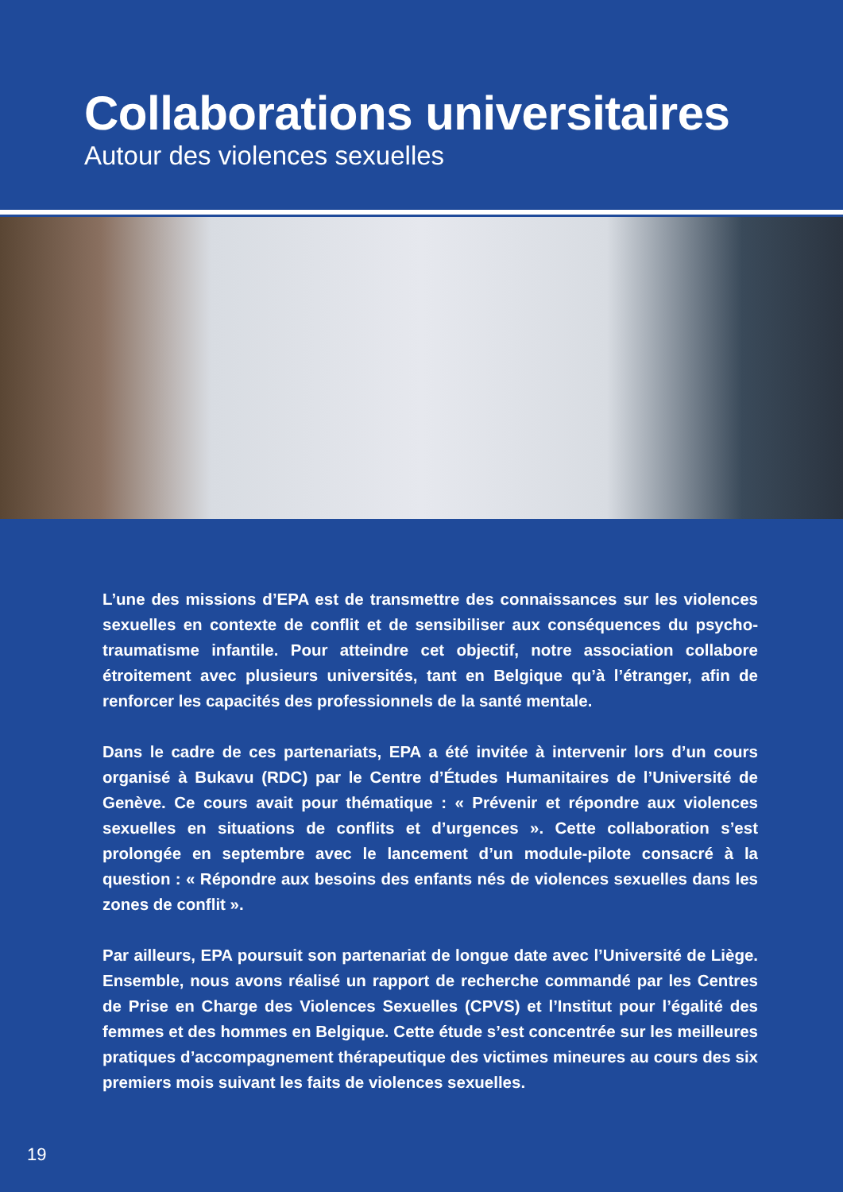Collaborations universitaires
Autour des violences sexuelles
L’une des missions d’EPA est de transmettre des connaissances sur les violences sexuelles en contexte de conflit et de sensibiliser aux conséquences du psycho-traumatisme infantile. Pour atteindre cet objectif, notre association collabore étroitement avec plusieurs universités, tant en Belgique qu’à l’étranger, afin de renforcer les capacités des professionnels de la santé mentale.
Dans le cadre de ces partenariats, EPA a été invitée à intervenir lors d’un cours organisé à Bukavu (RDC) par le Centre d’Études Humanitaires de l’Université de Genève. Ce cours avait pour thématique : « Prévenir et répondre aux violences sexuelles en situations de conflits et d’urgences ». Cette collaboration s’est prolongée en septembre avec le lancement d’un module-pilote consacré à la question : « Répondre aux besoins des enfants nés de violences sexuelles dans les zones de conflit ».
Par ailleurs, EPA poursuit son partenariat de longue date avec l’Université de Liège. Ensemble, nous avons réalisé un rapport de recherche commandé par les Centres de Prise en Charge des Violences Sexuelles (CPVS) et l’Institut pour l’égalité des femmes et des hommes en Belgique. Cette étude s’est concentrée sur les meilleures pratiques d’accompagnement thérapeutique des victimes mineures au cours des six premiers mois suivant les faits de violences sexuelles.
19